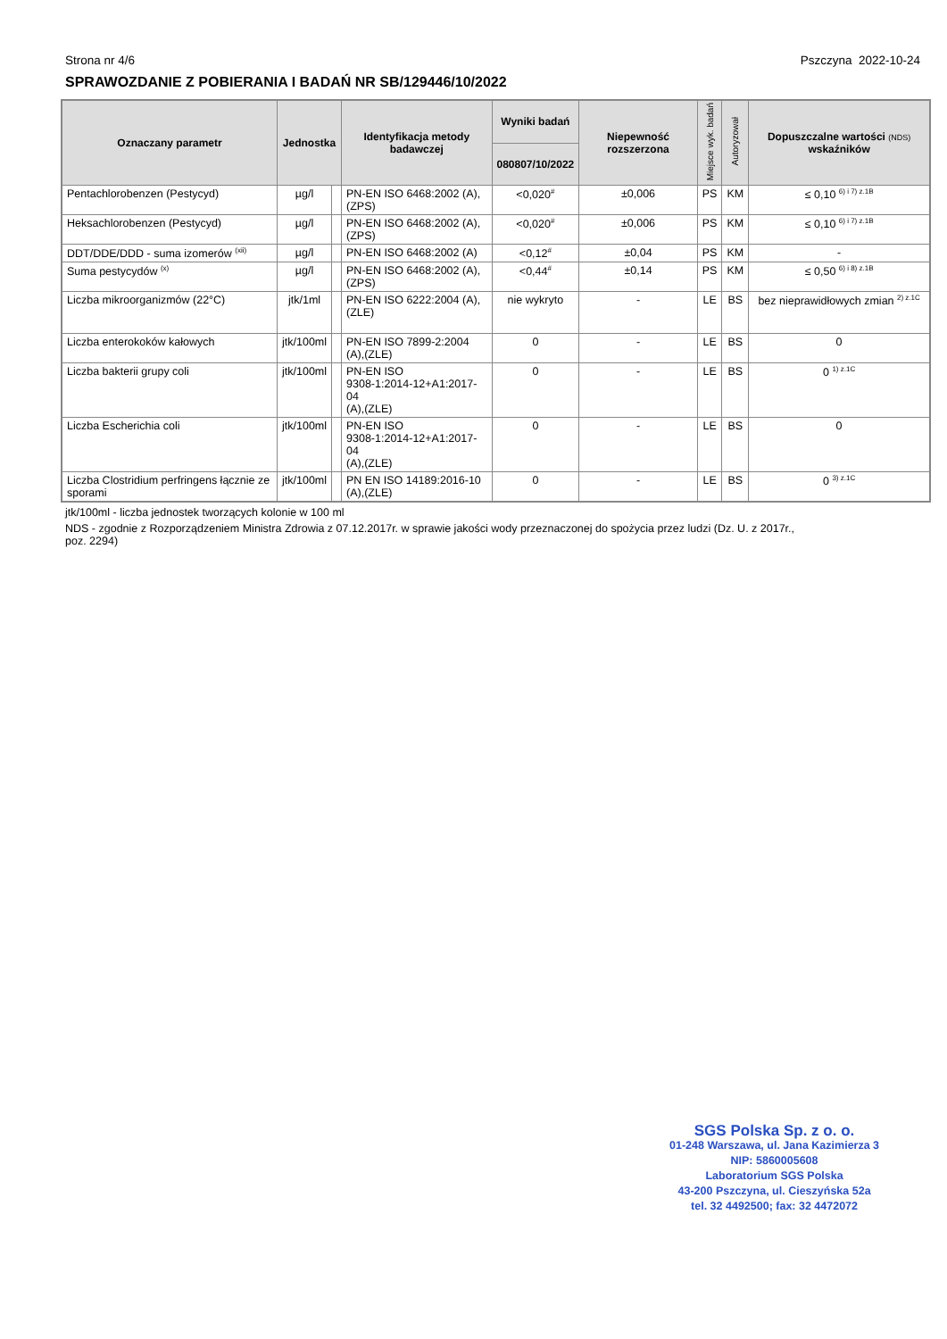Strona nr 4/6 Pszczyna 2022-10-24
SPRAWOZDANIE Z POBIERANIA I BADAŃ NR SB/129446/10/2022
| Oznaczany parametr | Jednostka | | Identyfikacja metody badawczej | Wyniki badań | Niepewność rozszerzona | Miejsce wyk. badań | Autoryzował | Dopuszczalne wartości (NDS) wskaźników |
| --- | --- | --- | --- | --- | --- | --- | --- | --- |
| | | | | 080807/10/2022 | | | | |
| Pentachlorobenzen (Pestycyd) | µg/l | | PN-EN ISO 6468:2002 (A),(ZPS) | <0,020<sup>#</sup> | ±0,006 | PS | KM | ≤ 0,10 <sup>6) i 7) z.1B</sup> |
| Heksachlorobenzen (Pestycyd) | µg/l | | PN-EN ISO 6468:2002 (A),(ZPS) | <0,020<sup>#</sup> | ±0,006 | PS | KM | ≤ 0,10 <sup>6) i 7) z.1B</sup> |
| DDT/DDE/DDD - suma izomerów <sup>(xii)</sup> | µg/l | | PN-EN ISO 6468:2002 (A) | <0,12<sup>#</sup> | ±0,04 | PS | KM | - |
| Suma pestycydów <sup>(x)</sup> | µg/l | | PN-EN ISO 6468:2002 (A),(ZPS) | <0,44<sup>#</sup> | ±0,14 | PS | KM | ≤ 0,50 <sup>6) i 8) z.1B</sup> |
| Liczba mikroorganizmów (22°C) | jtk/1ml | | PN-EN ISO 6222:2004 (A),(ZLE) | nie wykryto | - | LE | BS | bez nieprawidłowych zmian <sup>2) z.1C</sup> |
| Liczba enterokoków kałowych | jtk/100ml | | PN-EN ISO 7899-2:2004 (A),(ZLE) | 0 | - | LE | BS | 0 |
| Liczba bakterii grupy coli | jtk/100ml | | PN-EN ISO 9308-1:2014-12+A1:2017-04 (A),(ZLE) | 0 | - | LE | BS | 0 <sup>1) z.1C</sup> |
| Liczba Escherichia coli | jtk/100ml | | PN-EN ISO 9308-1:2014-12+A1:2017-04 (A),(ZLE) | 0 | - | LE | BS | 0 |
| Liczba Clostridium perfringens łącznie ze sporami | jtk/100ml | | PN EN ISO 14189:2016-10 (A),(ZLE) | 0 | - | LE | BS | 0 <sup>3) z.1C</sup> |
jtk/100ml - liczba jednostek tworzących kolonie w 100 ml
NDS - zgodnie z Rozporządzeniem Ministra Zdrowia z 07.12.2017r. w sprawie jakości wody przeznaczonej do spożycia przez ludzi (Dz. U. z 2017r.,
poz. 2294)
SGS Polska Sp. z o. o.
01-248 Warszawa, ul. Jana Kazimierza 3
NIP: 5860005608
Laboratorium SGS Polska
43-200 Pszczyna, ul. Cieszyńska 52a
tel. 32 4492500; fax: 32 4472072